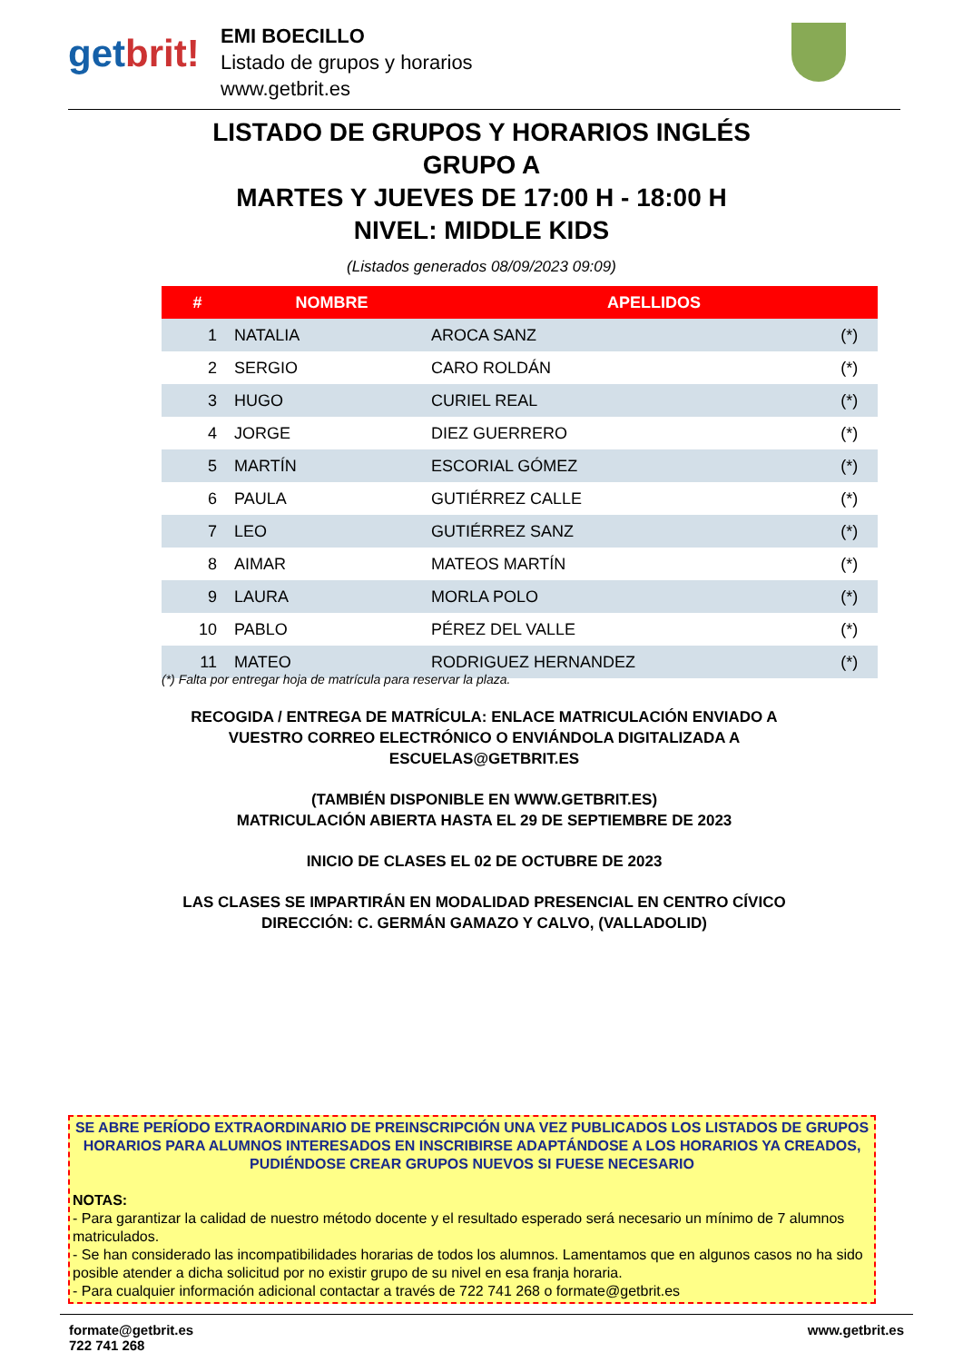getbrit!
EMI BOECILLO
Listado de grupos y horarios
www.getbrit.es
LISTADO DE GRUPOS Y HORARIOS INGLÉS
GRUPO A
MARTES Y JUEVES DE 17:00 H - 18:00 H
NIVEL: MIDDLE KIDS
(Listados generados 08/09/2023 09:09)
| # | NOMBRE | APELLIDOS | |
| --- | --- | --- | --- |
| 1 | NATALIA | AROCA SANZ | (*) |
| 2 | SERGIO | CARO ROLDÁN | (*) |
| 3 | HUGO | CURIEL REAL | (*) |
| 4 | JORGE | DIEZ GUERRERO | (*) |
| 5 | MARTÍN | ESCORIAL GÓMEZ | (*) |
| 6 | PAULA | GUTIÉRREZ CALLE | (*) |
| 7 | LEO | GUTIÉRREZ SANZ | (*) |
| 8 | AIMAR | MATEOS MARTÍN | (*) |
| 9 | LAURA | MORLA POLO | (*) |
| 10 | PABLO | PÉREZ DEL VALLE | (*) |
| 11 | MATEO | RODRIGUEZ HERNANDEZ | (*) |
(*) Falta por entregar hoja de matrícula para reservar la plaza.
RECOGIDA / ENTREGA DE MATRÍCULA: ENLACE MATRICULACIÓN ENVIADO A VUESTRO CORREO ELECTRÓNICO O ENVIÁNDOLA DIGITALIZADA A ESCUELAS@GETBRIT.ES
(TAMBIÉN DISPONIBLE EN WWW.GETBRIT.ES)
MATRICULACIÓN ABIERTA HASTA EL 29 DE SEPTIEMBRE DE 2023
INICIO DE CLASES EL 02 DE OCTUBRE DE 2023
LAS CLASES SE IMPARTIRÁN EN MODALIDAD PRESENCIAL EN CENTRO CÍVICO
DIRECCIÓN: C. GERMÁN GAMAZO Y CALVO, (VALLADOLID)
SE ABRE PERÍODO EXTRAORDINARIO DE PREINSCRIPCIÓN UNA VEZ PUBLICADOS LOS LISTADOS DE GRUPOS HORARIOS PARA ALUMNOS INTERESADOS EN INSCRIBIRSE ADAPTÁNDOSE A LOS HORARIOS YA CREADOS, PUDIÉNDOSE CREAR GRUPOS NUEVOS SI FUESE NECESARIO
NOTAS:
- Para garantizar la calidad de nuestro método docente y el resultado esperado será necesario un mínimo de 7 alumnos matriculados.
- Se han considerado las incompatibilidades horarias de todos los alumnos. Lamentamos que en algunos casos no ha sido posible atender a dicha solicitud por no existir grupo de su nivel en esa franja horaria.
- Para cualquier información adicional contactar a través de 722 741 268 o formate@getbrit.es
formate@getbrit.es
722 741 268
www.getbrit.es